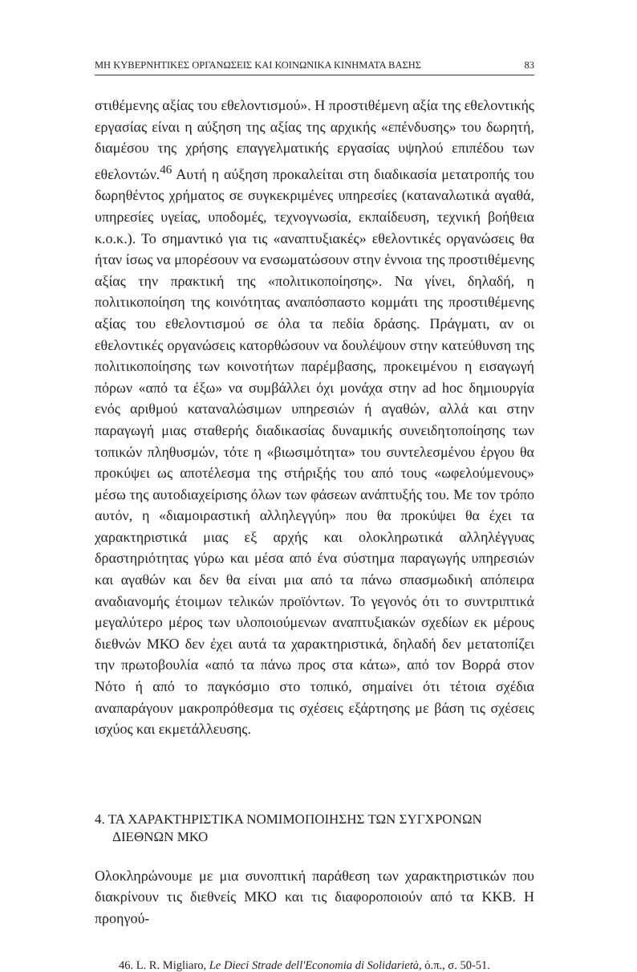ΜΗ ΚΥΒΕΡΝΗΤΙΚΕΣ ΟΡΓΑΝΩΣΕΙΣ ΚΑΙ ΚΟΙΝΩΝΙΚΑ ΚΙΝΗΜΑΤΑ ΒΑΣΗΣ 83
στιθέμενης αξίας του εθελοντισμού». Η προστιθέμενη αξία της εθελοντικής εργασίας είναι η αύξηση της αξίας της αρχικής «επένδυσης» του δωρητή, διαμέσου της χρήσης επαγγελματικής εργασίας υψηλού επιπέδου των εθελοντών.<sup>46</sup> Αυτή η αύξηση προκαλείται στη διαδικασία μετατροπής του δωρηθέντος χρήματος σε συγκεκριμένες υπηρεσίες (καταναλωτικά αγαθά, υπηρεσίες υγείας, υποδομές, τεχνογνωσία, εκπαίδευση, τεχνική βοήθεια κ.ο.κ.). Το σημαντικό για τις «αναπτυξιακές» εθελοντικές οργανώσεις θα ήταν ίσως να μπορέσουν να ενσωματώσουν στην έννοια της προστιθέμενης αξίας την πρακτική της «πολιτικοποίησης». Να γίνει, δηλαδή, η πολιτικοποίηση της κοινότητας αναπόσπαστο κομμάτι της προστιθέμενης αξίας του εθελοντισμού σε όλα τα πεδία δράσης. Πράγματι, αν οι εθελοντικές οργανώσεις κατορθώσουν να δουλέψουν στην κατεύθυνση της πολιτικοποίησης των κοινοτήτων παρέμβασης, προκειμένου η εισαγωγή πόρων «από τα έξω» να συμβάλλει όχι μονάχα στην ad hoc δημιουργία ενός αριθμού καταναλώσιμων υπηρεσιών ή αγαθών, αλλά και στην παραγωγή μιας σταθερής διαδικασίας δυναμικής συνειδητοποίησης των τοπικών πληθυσμών, τότε η «βιωσιμότητα» του συντελεσμένου έργου θα προκύψει ως αποτέλεσμα της στήριξής του από τους «ωφελούμενους» μέσω της αυτοδιαχείρισης όλων των φάσεων ανάπτυξής του. Με τον τρόπο αυτόν, η «διαμοιραστική αλληλεγγύη» που θα προκύψει θα έχει τα χαρακτηριστικά μιας εξ αρχής και ολοκληρωτικά αλληλέγγυας δραστηριότητας γύρω και μέσα από ένα σύστημα παραγωγής υπηρεσιών και αγαθών και δεν θα είναι μια από τα πάνω σπασμωδική απόπειρα αναδιανομής έτοιμων τελικών προϊόντων. Το γεγονός ότι το συντριπτικά μεγαλύτερο μέρος των υλοποιούμενων αναπτυξιακών σχεδίων εκ μέρους διεθνών ΜΚΟ δεν έχει αυτά τα χαρακτηριστικά, δηλαδή δεν μετατοπίζει την πρωτοβουλία «από τα πάνω προς στα κάτω», από τον Βορρά στον Νότο ή από το παγκόσμιο στο τοπικό, σημαίνει ότι τέτοια σχέδια αναπαράγουν μακροπρόθεσμα τις σχέσεις εξάρτησης με βάση τις σχέσεις ισχύος και εκμετάλλευσης.
4. ΤΑ ΧΑΡΑΚΤΗΡΙΣΤΙΚΑ ΝΟΜΙΜΟΠΟΙΗΣΗΣ ΤΩΝ ΣΥΓΧΡΟΝΩΝ
ΔΙΕΘΝΩΝ ΜΚΟ
Ολοκληρώνουμε με μια συνοπτική παράθεση των χαρακτηριστικών που διακρίνουν τις διεθνείς ΜΚΟ και τις διαφοροποιούν από τα ΚΚΒ. Η προηγού-
46. L. R. Migliaro, Le Dieci Strade dell'Economia di Solidarietà, ό.π., σ. 50-51.